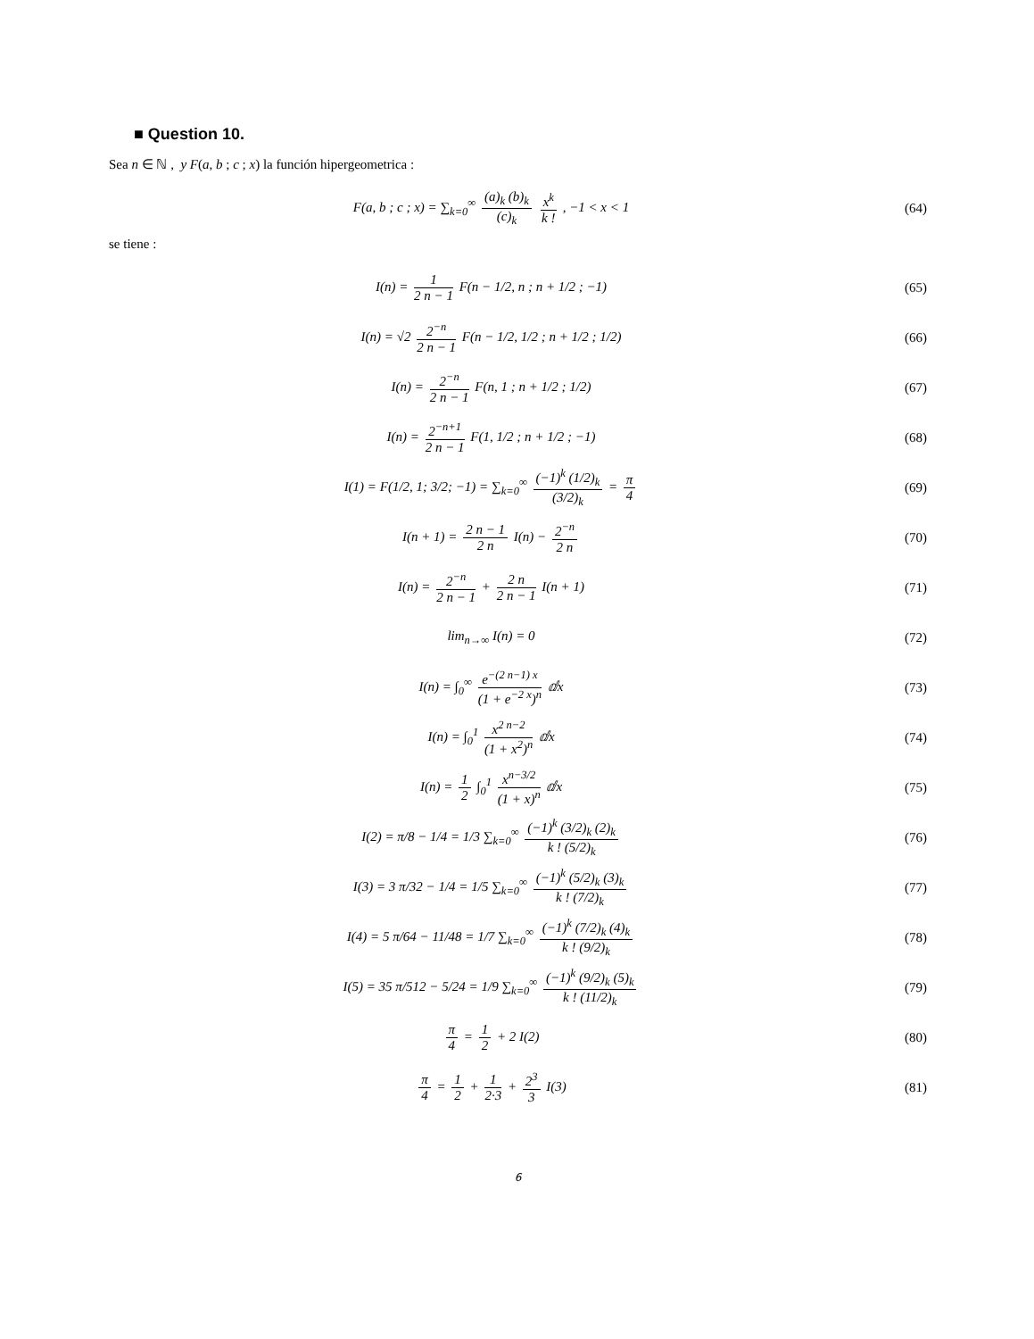■ Question 10.
Sea n ∈ ℕ , y F(a, b ; c ; x) la función hipergeometrica :
F(a, b ; c ; x) = ∑<sub>k=0</sub><sup>∞</sup> (a)<sub>k</sub> (b)<sub>k</sub> (c)<sub>k</sub> x<sup>k</sup> k ! , −1 < x < 1
(64)
se tiene :
I(n) = 1 2 n − 1 F(n − 1/2, n ; n + 1/2 ; −1)
(65)
I(n) = √2 2<sup>−n</sup> 2 n − 1 F(n − 1/2, 1/2 ; n + 1/2 ; 1/2)
(66)
I(n) = 2<sup>−n</sup> 2 n − 1 F(n, 1 ; n + 1/2 ; 1/2)
(67)
I(n) = 2<sup>−n+1</sup> 2 n − 1 F(1, 1/2 ; n + 1/2 ; −1)
(68)
I(1) = F(1/2, 1; 3/2; −1) = ∑<sub>k=0</sub><sup>∞</sup> (−1)<sup>k</sup> (1/2)<sub>k</sub> (3/2)<sub>k</sub> = π 4
(69)
I(n + 1) = 2 n − 1 2 n I(n) − 2<sup>−n</sup> 2 n
(70)
I(n) = 2<sup>−n</sup> 2 n − 1 + 2 n 2 n − 1 I(n + 1)
(71)
lim<sub>n→∞</sub> I(n) = 0 (72)
I(n) = ∫<sub>0</sub><sup>∞</sup> e<sup>−(2 n−1) x</sup> (1 + e<sup>−2 x</sup>)<sup>n</sup> ⅆx
(73)
I(n) = ∫<sub>0</sub><sup>1</sup> x<sup>2 n−2</sup> (1 + x<sup>2</sup>)<sup>n</sup> ⅆx (74)
I(n) = 1 2 ∫<sub>0</sub><sup>1</sup> x<sup>n−3/2</sup> (1 + x)<sup>n</sup> ⅆx
(75)
I(2) = π/8 − 1/4 = 1/3 ∑<sub>k=0</sub><sup>∞</sup> (−1)<sup>k</sup> (3/2)<sub>k</sub> (2)<sub>k</sub> k ! (5/2)<sub>k</sub>
(76)
I(3) = 3 π/32 − 1/4 = 1/5 ∑<sub>k=0</sub><sup>∞</sup> (−1)<sup>k</sup> (5/2)<sub>k</sub> (3)<sub>k</sub> k ! (7/2)<sub>k</sub>
(77)
I(4) = 5 π/64 − 11/48 = 1/7 ∑<sub>k=0</sub><sup>∞</sup> (−1)<sup>k</sup> (7/2)<sub>k</sub> (4)<sub>k</sub> k ! (9/2)<sub>k</sub>
(78)
I(5) = 35 π/512 − 5/24 = 1/9 ∑<sub>k=0</sub><sup>∞</sup> (−1)<sup>k</sup> (9/2)<sub>k</sub> (5)<sub>k</sub> k ! (11/2)<sub>k</sub>
(79)
π 4 = 1 2 + 2 I(2) (80)
π 4 = 1 2 + 1 2·3 + 2<sup>3</sup> 3 I(3) (81)
6